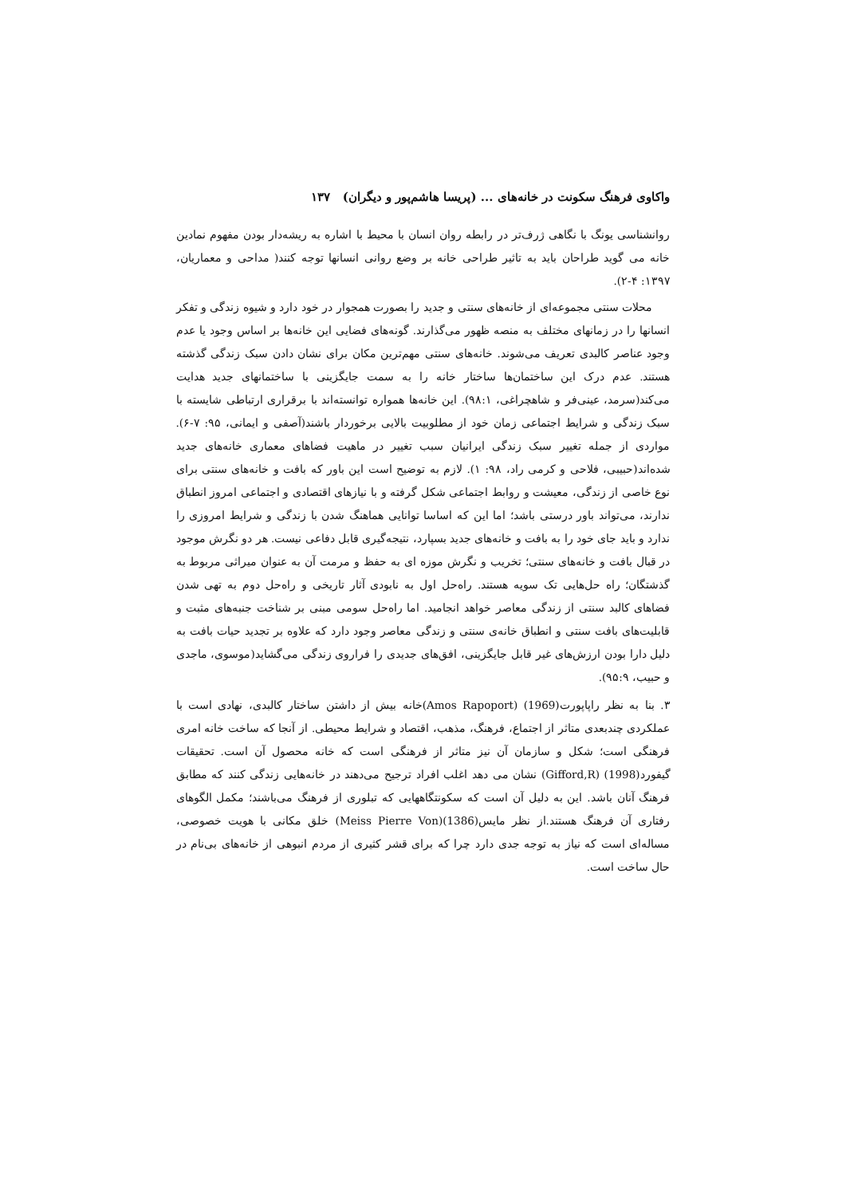واکاوی فرهنگ سکونت در خانه‌های ... (پریسا هاشم‌پور و دیگران) ۱۳۷
روانشناسی یونگ با نگاهی ژرف‌تر در رابطه روان انسان با محیط با اشاره به ریشه‌دار بودن مفهوم نمادین خانه می گوید طراحان باید به تاثیر طراحی خانه بر وضع روانی انسانها توجه کنند( مداحی و معماریان، ۱۳۹۷: ۴-۲).
محلات سنتی مجموعه‌ای از خانه‌های سنتی و جدید را بصورت همجوار در خود دارد و شیوه زندگی و تفکر انسانها را در زمانهای مختلف به منصه ظهور می‌گذارند. گونه‌های فضایی این خانه‌ها بر اساس وجود یا عدم وجود عناصر کالبدی تعریف می‌شوند. خانه‌های سنتی مهم‌ترین مکان برای نشان دادن سبک زندگی گذشته هستند. عدم درک این ساختمان‌ها ساختار خانه را به سمت جایگزینی با ساختمانهای جدید هدایت می‌کند(سرمد، عینی‌فر و شاهچراغی، ۹۸:۱). این خانه‌ها همواره توانسته‌اند با برقراری ارتباطی شایسته با سبک زندگی و شرایط اجتماعی زمان خود از مطلوبیت بالایی برخوردار باشند(آصفی و ایمانی، ۹۵: ۷-۶). مواردی از جمله تغییر سبک زندگی ایرانیان سبب تغییر در ماهیت فضاهای معماری خانه‌های جدید شده‌اند(حبیبی، فلاحی و کرمی راد، ۹۸: ۱). لازم به توضیح است این باور که بافت و خانه‌های سنتی برای نوع خاصی از زندگی، معیشت و روابط اجتماعی شکل گرفته و با نیازهای اقتصادی و اجتماعی امروز انطباق ندارند، می‌تواند باور درستی باشد؛ اما این که اساسا توانایی هماهنگ شدن با زندگی و شرایط امروزی را ندارد و باید جای خود را به بافت و خانه‌های جدید بسپارد، نتیجه‌گیری قابل دفاعی نیست. هر دو نگرش موجود در قبال بافت و خانه‌های سنتی؛ تخریب و نگرش موزه ای به حفظ و مرمت آن به عنوان میراثی مربوط به گذشتگان؛ راه حل‌هایی تک سویه هستند. راه‌حل اول به نابودی آثار تاریخی و راه‌حل دوم به تهی شدن فضاهای کالبد سنتی از زندگی معاصر خواهد انجامید. اما راه‌حل سومی مبنی بر شناخت جنبه‌های مثبت و قابلیت‌های بافت سنتی و انطباق خانه‌ی سنتی و زندگی معاصر وجود دارد که علاوه بر تجدید حیات بافت به دلیل دارا بودن ارزش‌های غیر قابل جایگزینی، افق‌های جدیدی را فراروی زندگی می‌گشاید(موسوی، ماجدی و حبیب، ۹۵:۹).
۳. بنا به نظر راپاپورت(1969) (Amos Rapoport)خانه بیش از داشتن ساختار کالبدی، نهادی است با عملکردی چندبعدی متاثر از اجتماع، فرهنگ، مذهب، اقتصاد و شرایط محیطی. از آنجا که ساخت خانه امری فرهنگی است؛ شکل و سازمان آن نیز متاثر از فرهنگی است که خانه محصول آن است. تحقیقات گیفورد(1998) (Gifford,R) نشان می دهد اغلب افراد ترجیح می‌دهند در خانه‌هایی زندگی کنند که مطابق فرهنگ آنان باشد. این به دلیل آن است که سکونتگاههایی که تبلوری از فرهنگ می‌باشند؛ مکمل الگوهای رفتاری آن فرهنگ هستند.از نظر مایس(1386)(Meiss Pierre Von) خلق مکانی با هویت خصوصی، مساله‌ای است که نیاز به توجه جدی دارد چرا که برای قشر کثیری از مردم انبوهی از خانه‌های بی‌نام در حال ساخت است.